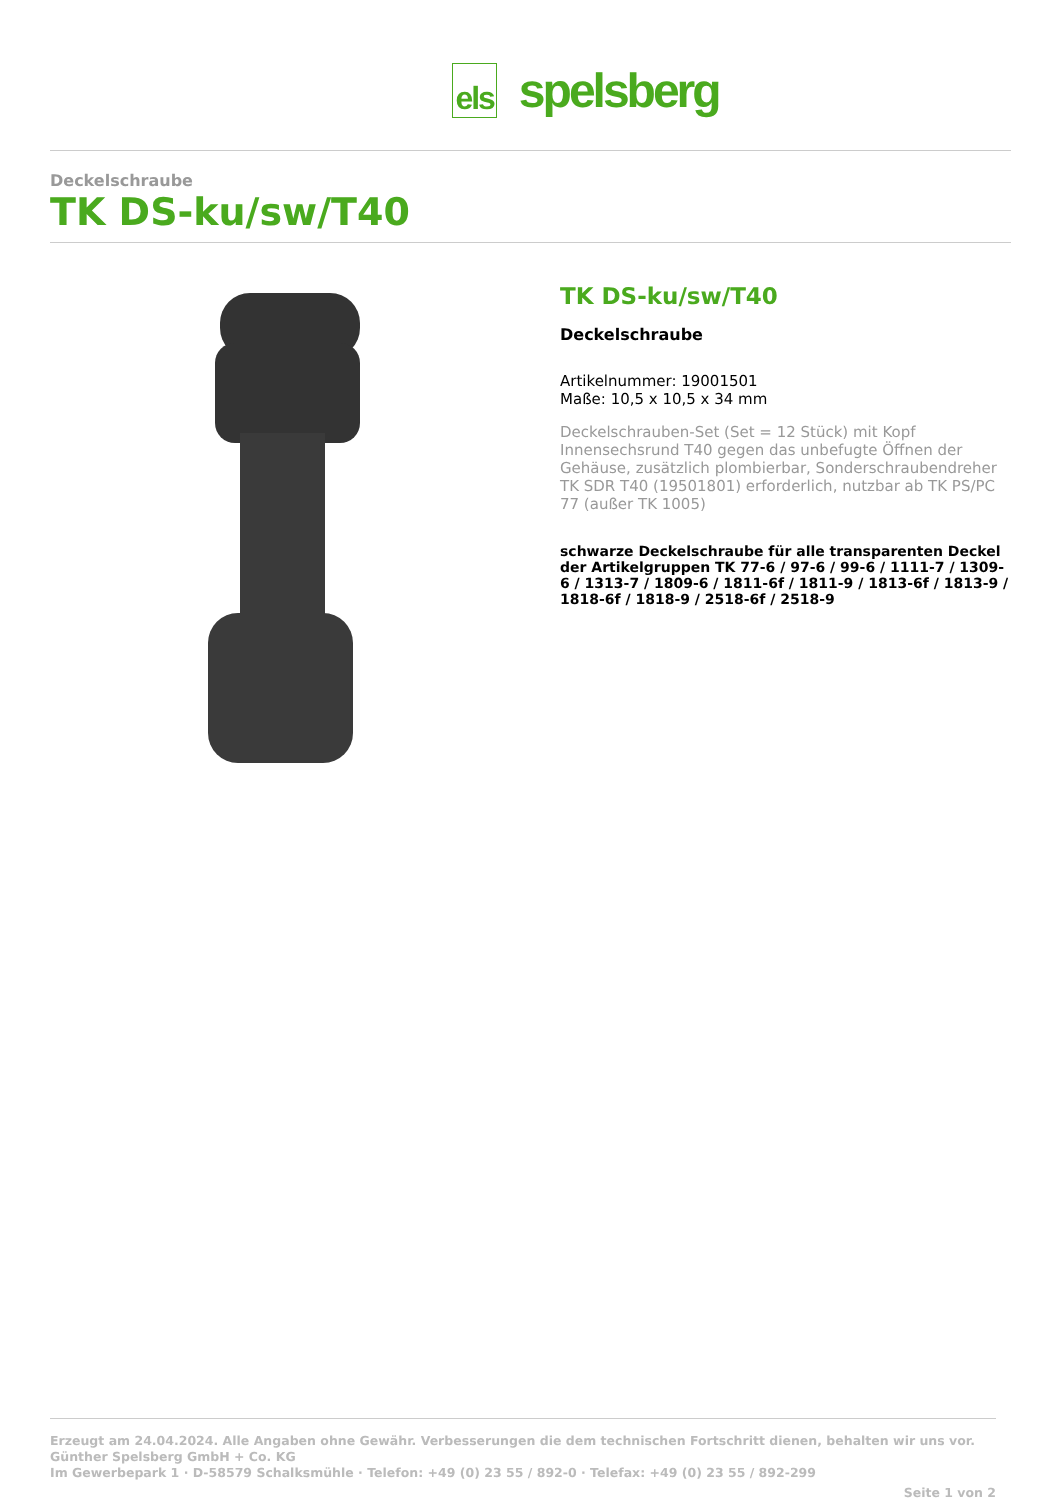els
spelsberg
Deckelschraube
TK DS-ku/sw/T40
TK DS-ku/sw/T40
Deckelschraube
Artikelnummer: 19001501
Maße: 10,5 x 10,5 x 34 mm
Deckelschrauben-Set (Set = 12 Stück) mit Kopf Innensechsrund T40 gegen das unbefugte Öffnen der Gehäuse, zusätzlich plombierbar, Sonderschraubendreher TK SDR T40 (19501801) erforderlich, nutzbar ab TK PS/PC 77 (außer TK 1005)
schwarze Deckelschraube für alle transparenten Deckel der Artikelgruppen TK 77-6 / 97-6 / 99-6 / 1111-7 / 1309-6 / 1313-7 / 1809-6 / 1811-6f / 1811-9 / 1813-6f / 1813-9 / 1818-6f / 1818-9 / 2518-6f / 2518-9
Erzeugt am 24.04.2024. Alle Angaben ohne Gewähr. Verbesserungen die dem technischen Fortschritt dienen, behalten wir uns vor.
Günther Spelsberg GmbH + Co. KG
Im Gewerbepark 1 · D-58579 Schalksmühle · Telefon: +49 (0) 23 55 / 892-0 · Telefax: +49 (0) 23 55 / 892-299
Seite 1 von 2